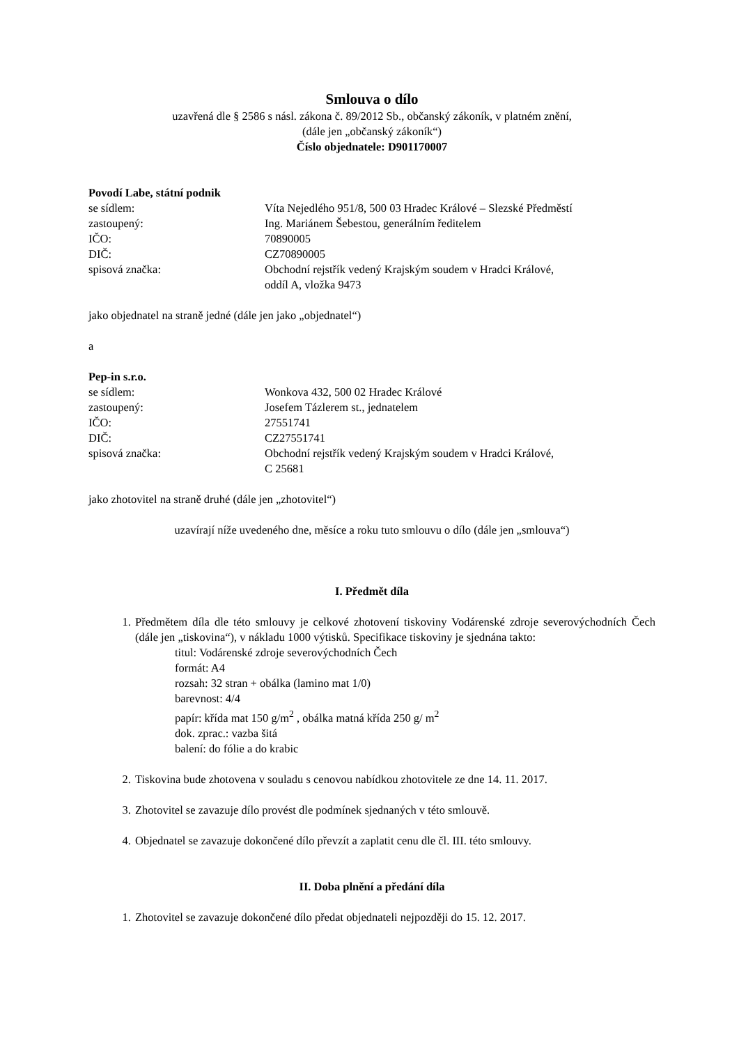Smlouva o dílo
uzavřená dle § 2586 s násl. zákona č. 89/2012 Sb., občanský zákoník, v platném znění,
(dále jen „občanský zákoník“)
Číslo objednatele: D901170007
Povodí Labe, státní podnik
se sídlem: Víta Nejedlého 951/8, 500 03 Hradec Králové – Slezské Předměstí
zastoupený: Ing. Mariánem Šebestou, generálním ředitelem
IČO: 70890005
DIČ: CZ70890005
spisová značka: Obchodní rejstřík vedený Krajským soudem v Hradci Králové,
oddíl A, vložka 9473
jako objednatel na straně jedné (dále jen jako „objednatel“)
a
Pep-in s.r.o.
se sídlem: Wonkova 432, 500 02 Hradec Králové
zastoupený: Josefem Tázlerem st., jednatelem
IČO: 27551741
DIČ: CZ27551741
spisová značka: Obchodní rejstřík vedený Krajským soudem v Hradci Králové,
C 25681
jako zhotovitel na straně druhé (dále jen „zhotovitel“)
uzavírají níže uvedeného dne, měsíce a roku tuto smlouvu o dílo (dále jen „smlouva“)
I. Předmět díla
1. Předmětem díla dle této smlouvy je celkové zhotovení tiskoviny Vodárenské zdroje severovýchodních Čech (dále jen „tiskovina“), v nákladu 1000 výtisků. Specifikace tiskoviny je sjednána takto:
titul: Vodárenské zdroje severovýchodních Čech
formát: A4
rozsah: 32 stran + obálka (lamino mat 1/0)
barevnost: 4/4
papír: křída mat 150 g/m<sup>2</sup> , obálka matná křída 250 g/ m<sup>2</sup>
dok. zprac.: vazba šitá
balení: do fólie a do krabic
2. Tiskovina bude zhotovena v souladu s cenovou nabídkou zhotovitele ze dne 14. 11. 2017.
3. Zhotovitel se zavazuje dílo provést dle podmínek sjednaných v této smlouvě.
4. Objednatel se zavazuje dokončené dílo převzít a zaplatit cenu dle čl. III. této smlouvy.
II. Doba plnění a předání díla
1. Zhotovitel se zavazuje dokončené dílo předat objednateli nejpozději do 15. 12. 2017.